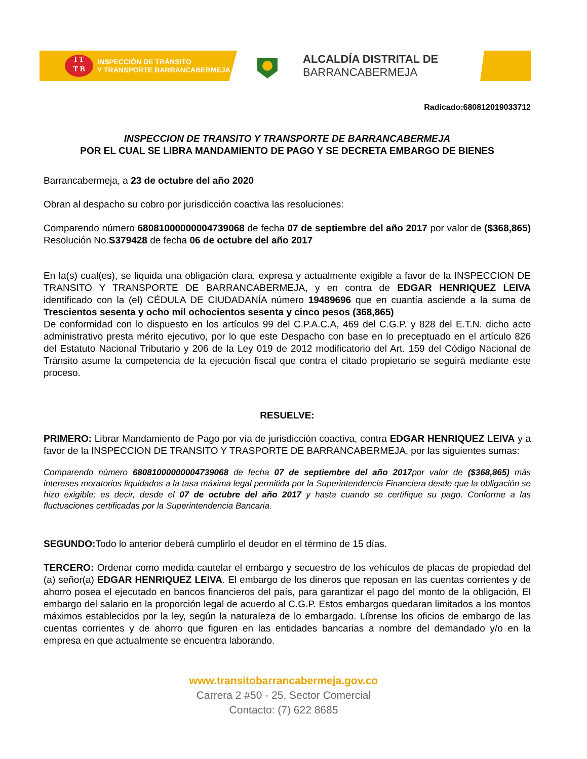I T
T B
INSPECCIÓN DE TRÁNSITO
Y TRANSPORTE BARRANCABERMEJA
ALCALDÍA DISTRITAL DE
BARRANCABERMEJA
Radicado:680812019033712
INSPECCION DE TRANSITO Y TRANSPORTE DE BARRANCABERMEJA
POR EL CUAL SE LIBRA MANDAMIENTO DE PAGO Y SE DECRETA EMBARGO DE BIENES
Barrancabermeja, a 23 de octubre del año 2020
Obran al despacho su cobro por jurisdicción coactiva las resoluciones:
Comparendo número 68081000000004739068 de fecha 07 de septiembre del año 2017 por valor de ($368,865) Resolución No.S379428 de fecha 06 de octubre del año 2017
En la(s) cual(es), se liquida una obligación clara, expresa y actualmente exigible a favor de la INSPECCION DE TRANSITO Y TRANSPORTE DE BARRANCABERMEJA, y en contra de EDGAR HENRIQUEZ LEIVA identificado con la (el) CÉDULA DE CIUDADANÍA número 19489696 que en cuantía asciende a la suma de Trescientos sesenta y ocho mil ochocientos sesenta y cinco pesos (368,865)
De conformidad con lo dispuesto en los artículos 99 del C.P.A.C.A, 469 del C.G.P. y 828 del E.T.N. dicho acto administrativo presta mérito ejecutivo, por lo que este Despacho con base en lo preceptuado en el artículo 826 del Estatuto Nacional Tributario y 206 de la Ley 019 de 2012 modificatorio del Art. 159 del Código Nacional de Tránsito asume la competencia de la ejecución fiscal que contra el citado propietario se seguirá mediante este proceso.
RESUELVE:
PRIMERO: Librar Mandamiento de Pago por vía de jurisdicción coactiva, contra EDGAR HENRIQUEZ LEIVA y a favor de la INSPECCION DE TRANSITO Y TRASPORTE DE BARRANCABERMEJA, por las siguientes sumas:
Comparendo número 68081000000004739068 de fecha 07 de septiembre del año 2017por valor de ($368,865) más intereses moratorios liquidados a la tasa máxima legal permitida por la Superintendencia Financiera desde que la obligación se hizo exigible; es decir, desde el 07 de octubre del año 2017 y hasta cuando se certifique su pago. Conforme a las fluctuaciones certificadas por la Superintendencia Bancaria.
SEGUNDO: Todo lo anterior deberá cumplirlo el deudor en el término de 15 días.
TERCERO: Ordenar como medida cautelar el embargo y secuestro de los vehículos de placas de propiedad del (a) señor(a) EDGAR HENRIQUEZ LEIVA. El embargo de los dineros que reposan en las cuentas corrientes y de ahorro posea el ejecutado en bancos financieros del país, para garantizar el pago del monto de la obligación, El embargo del salario en la proporción legal de acuerdo al C.G.P. Estos embargos quedaran limitados a los montos máximos establecidos por la ley, según la naturaleza de lo embargado. Líbrense los oficios de embargo de las cuentas corrientes y de ahorro que figuren en las entidades bancarias a nombre del demandado y/o en la empresa en que actualmente se encuentra laborando.
www.transitobarrancabermeja.gov.co
Carrera 2 #50 - 25, Sector Comercial
Contacto: (7) 622 8685